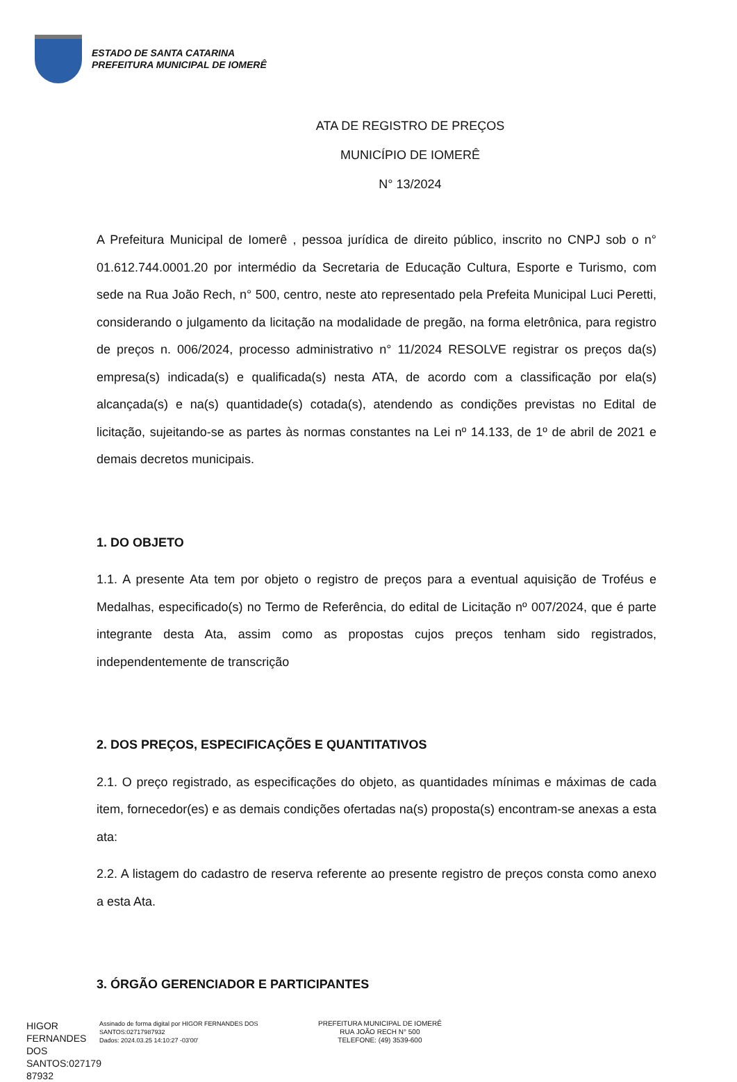ESTADO DE SANTA CATARINA
PREFEITURA MUNICIPAL DE IOMERÊ
ATA DE REGISTRO DE PREÇOS
MUNICÍPIO DE IOMERÊ
N° 13/2024
A Prefeitura Municipal de Iomerê , pessoa jurídica de direito público, inscrito no CNPJ sob o n° 01.612.744.0001.20 por intermédio da Secretaria de Educação Cultura, Esporte e Turismo, com sede na Rua João Rech, n° 500, centro, neste ato representado pela Prefeita Municipal Luci Peretti, considerando o julgamento da licitação na modalidade de pregão, na forma eletrônica, para registro de preços n. 006/2024, processo administrativo n° 11/2024 RESOLVE registrar os preços da(s) empresa(s) indicada(s) e qualificada(s) nesta ATA, de acordo com a classificação por ela(s) alcançada(s) e na(s) quantidade(s) cotada(s), atendendo as condições previstas no Edital de licitação, sujeitando-se as partes às normas constantes na Lei nº 14.133, de 1º de abril de 2021 e demais decretos municipais.
1. DO OBJETO
1.1. A presente Ata tem por objeto o registro de preços para a eventual aquisição de Troféus e Medalhas, especificado(s) no Termo de Referência, do edital de Licitação nº 007/2024, que é parte integrante desta Ata, assim como as propostas cujos preços tenham sido registrados, independentemente de transcrição
2. DOS PREÇOS, ESPECIFICAÇÕES E QUANTITATIVOS
2.1. O preço registrado, as especificações do objeto, as quantidades mínimas e máximas de cada item, fornecedor(es) e as demais condições ofertadas na(s) proposta(s) encontram-se anexas a esta ata:
2.2. A listagem do cadastro de reserva referente ao presente registro de preços consta como anexo a esta Ata.
3. ÓRGÃO GERENCIADOR E PARTICIPANTES
HIGOR FERNANDES DOS SANTOS:027179 87932
Assinado de forma digital por HIGOR FERNANDES DOS SANTOS:02717987932
Dados: 2024.03.25 14:10:27 -03'00'
PREFEITURA MUNICIPAL DE IOMERÊ
RUA JOÃO RECH N° 500
TELEFONE: (49) 3539-600